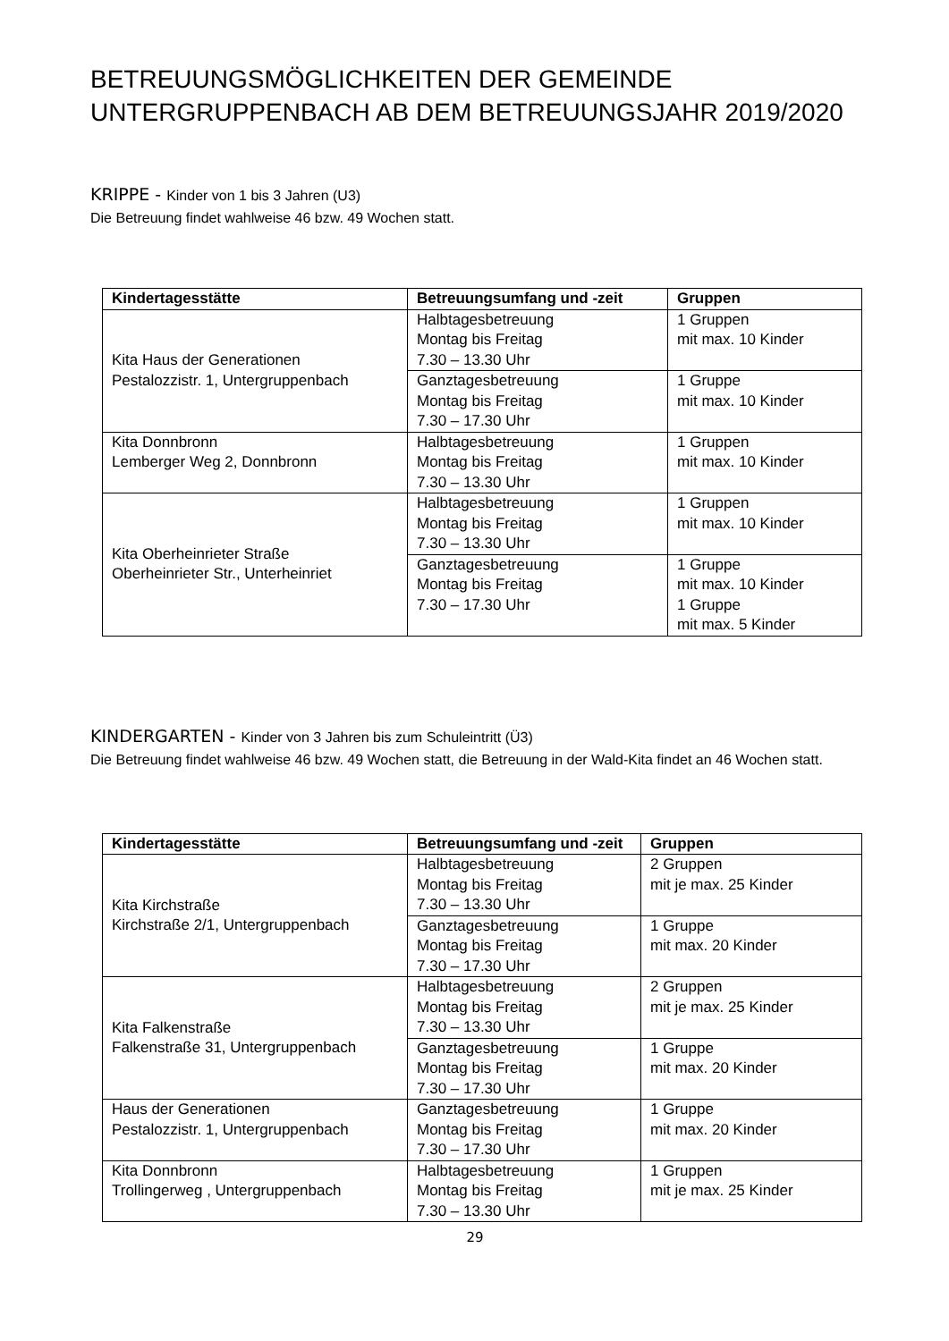BETREUUNGSMÖGLICHKEITEN DER GEMEINDE UNTERGRUPPENBACH AB DEM BETREUUNGSJAHR 2019/2020
KRIPPE - Kinder von 1 bis 3 Jahren (U3)
Die Betreuung findet wahlweise 46 bzw. 49 Wochen statt.
| Kindertagesstätte | Betreuungsumfang und -zeit | Gruppen |
| --- | --- | --- |
| Kita Haus der Generationen Pestalozzistr. 1, Untergruppenbach | Halbtagesbetreuung Montag bis Freitag 7.30 – 13.30 Uhr | 1 Gruppen mit max. 10 Kinder |
| | Ganztagesbetreuung Montag bis Freitag 7.30 – 17.30 Uhr | 1 Gruppe mit max. 10 Kinder |
| Kita Donnbronn Lemberger Weg 2, Donnbronn | Halbtagesbetreuung Montag bis Freitag 7.30 – 13.30 Uhr | 1 Gruppen mit max. 10 Kinder |
| Kita Oberheinrieter Straße Oberheinrieter Str., Unterheinriet | Halbtagesbetreuung Montag bis Freitag 7.30 – 13.30 Uhr | 1 Gruppen mit max. 10 Kinder |
| | Ganztagesbetreuung Montag bis Freitag 7.30 – 17.30 Uhr | 1 Gruppe mit max. 10 Kinder 1 Gruppe mit max. 5 Kinder |
KINDERGARTEN - Kinder von 3 Jahren bis zum Schuleintritt (Ü3)
Die Betreuung findet wahlweise 46 bzw. 49 Wochen statt, die Betreuung in der Wald-Kita findet an 46 Wochen statt.
| Kindertagesstätte | Betreuungsumfang und -zeit | Gruppen |
| --- | --- | --- |
| Kita Kirchstraße Kirchstraße 2/1, Untergruppenbach | Halbtagesbetreuung Montag bis Freitag 7.30 – 13.30 Uhr | 2 Gruppen mit je max. 25 Kinder |
| | Ganztagesbetreuung Montag bis Freitag 7.30 – 17.30 Uhr | 1 Gruppe mit max. 20 Kinder |
| Kita Falkenstraße Falkenstraße 31, Untergruppenbach | Halbtagesbetreuung Montag bis Freitag 7.30 – 13.30 Uhr | 2 Gruppen mit je max. 25 Kinder |
| | Ganztagesbetreuung Montag bis Freitag 7.30 – 17.30 Uhr | 1 Gruppe mit max. 20 Kinder |
| Haus der Generationen Pestalozzistr. 1, Untergruppenbach | Ganztagesbetreuung Montag bis Freitag 7.30 – 17.30 Uhr | 1 Gruppe mit max. 20 Kinder |
| Kita Donnbronn Trollingerweg , Untergruppenbach | Halbtagesbetreuung Montag bis Freitag 7.30 – 13.30 Uhr | 1 Gruppen mit je max. 25 Kinder |
29